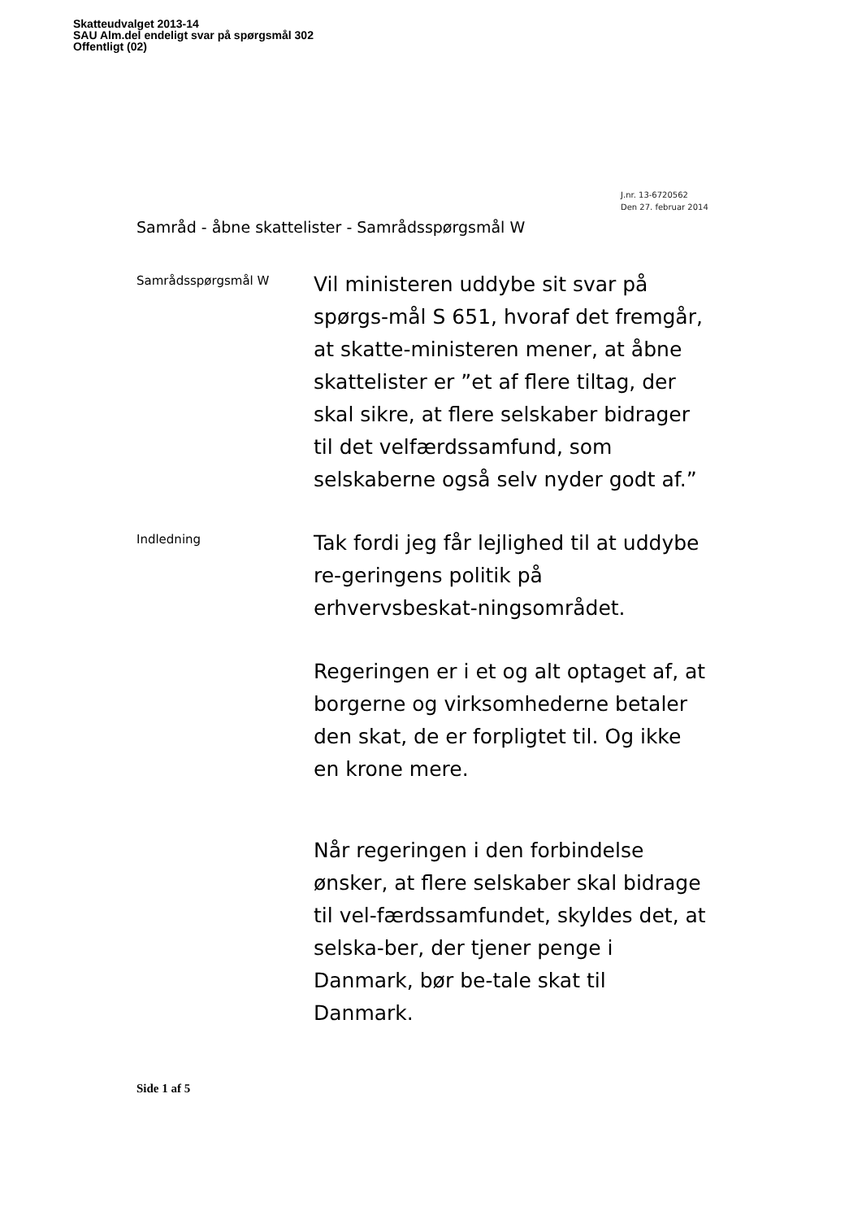Skatteudvalget 2013-14
SAU Alm.del endeligt svar på spørgsmål 302
Offentligt (02)
J.nr. 13-6720562
Den 27. februar 2014
Samråd - åbne skattelister - Samrådsspørgsmål W
Samrådsspørgsmål W
Vil ministeren uddybe sit svar på spørgs-mål S 651, hvoraf det fremgår, at skatte-ministeren mener, at åbne skattelister er ”et af flere tiltag, der
skal sikre, at flere selskaber bidrager til det velfærdssamfund, som selskaberne også selv nyder godt af.”
Indledning
Tak fordi jeg får lejlighed til at uddybe re-geringens politik på erhvervsbeskat-ningsområdet.
Regeringen er i et og alt optaget af, at borgerne og virksomhederne betaler den skat, de er forpligtet til. Og ikke en krone mere.
Når regeringen i den forbindelse ønsker, at flere selskaber skal bidrage til vel-færdssamfundet, skyldes det, at selska-ber, der tjener penge i Danmark, bør be-tale skat til Danmark.
Side 1 af 5